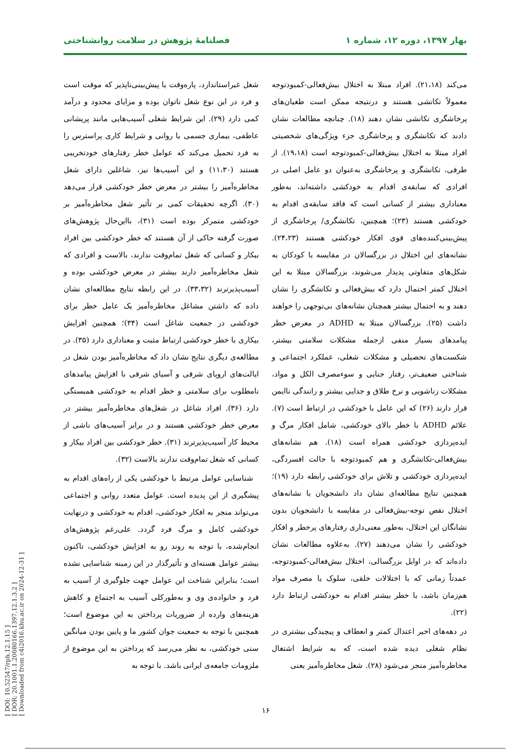[ DOI: 10.52547/rph.12.1.15 ]
[ DOR: 20.1001.1.20080166.1397.12.1.3.2 ]
[ Downloaded from c4i2016.khu.ac.ir on 2024-12-31 ]
بهار ۱۳۹۷، دوره ۱۲، شماره ۱ فصلنامهٔ پژوهش در سلامت روانشناختی
می‌کند (۲۱،۱۸). افراد مبتلا به اختلال بیش‌فعالی-کمبودتوجه معمولاً تکانشی هستند و درنتیجه ممکن است طغیان‌های پرخاشگری تکانشی نشان دهند (۱۸). چنانچه مطالعات نشان دادند که تکانشگری و پرخاشگری جزء ویژگی‌های شخصیتی افراد مبتلا به اختلال بیش‌فعالی-کمبودتوجه است (۱۹،۱۸). از طرفی، تکانشگری و پرخاشگری به‌عنوان دو عامل اصلی در افرادی که سابقه‌ی اقدام به خودکشی داشته‌اند، به‌طور معناداری بیشتر از کسانی است که فاقد سابقه‌ی اقدام به خودکشی هستند (۲۳)؛ همچنین، تکانشگری/ پرخاشگری از پیش‌بینی‌کننده‌های قوی افکار خودکشی هستند (۲۴،۲۳). نشانه‌های این اختلال در بزرگسالان در مقایسه با کودکان به شکل‌های متفاوتی پدیدار می‌شوند، بزرگسالان مبتلا به این اختلال کمتر احتمال دارد که بیش‌فعالی و تکانشگری را نشان دهند و به احتمال بیشتر همچنان نشانه‌های بی‌توجهی را خواهند داشت (۲۵). بزرگسالان مبتلا به ADHD در معرض خطر پیامدهای بسیار منفی ازجمله مشکلات سلامتی بیشتر، شکست‌های تحصیلی و مشکلات شغلی، عملکرد اجتماعی و شناختی ضعیف‌تر، رفتار جنایی و سوءمصرف الکل و مواد، مشکلات زناشویی و نرخ طلاق و جدایی بیشتر و رانندگی ناایمن قرار دارند (۲۶) که این عامل با خودکشی در ارتباط است (۷). علائم ADHD با خطر بالای خودکشی، شامل افکار مرگ و ایده‌پردازی خودکشی همراه است (۱۸). هم نشانه‌های بیش‌فعالی-تکانشگری و هم کمبودتوجه با حالت افسردگی، ایده‌پردازی خودکشی و تلاش برای خودکشی رابطه دارد (۱۹)؛ همچنین نتایج مطالعه‌ای نشان داد دانشجویان با نشانه‌های اختلال نقص توجه-بیش‌فعالی در مقایسه با دانشجویان بدون نشانگان این اختلال، به‌طور معنی‌داری رفتارهای پرخطر و افکار خودکشی را نشان می‌دهند (۲۷). به‌علاوه مطالعات نشان داده‌اند که در اوایل بزرگسالی، اختلال بیش‌فعالی-کمبودتوجه، عمدتاً زمانی که با اختلالات خلقی، سلوک یا مصرف مواد هم‌زمان باشد، با خطر بیشتر اقدام به خودکشی ارتباط دارد (۲۲).
در دهه‌های اخیر اعتدال کمتر و انعطاف و پیچیدگی بیشتری در نظام شغلی دیده شده است، که به شرایط اشتغال مخاطره‌آمیز منجر می‌شود (۲۸). شغل مخاطره‌آمیز یعنی
شغل غیراستاندارد، پاره‌وقت یا پیش‌بینی‌ناپذیر که موقت است و فرد در این نوع شغل ناتوان بوده و مزایای محدود و درآمد کمی دارد (۲۹). این شرایط شغلی آسیب‌هایی مانند پریشانی عاطفی، بیماری جسمی یا روانی و شرایط کاری پراسترس را به فرد تحمیل می‌کند که عوامل خطر رفتارهای خودتخریبی هستند (۱۱،۳۰) و این آسیب‌ها نیز، شاغلین دارای شغل مخاطره‌آمیز را بیشتر در معرض خطر خودکشی قرار می‌دهد (۳۰). اگرچه تحقیقات کمی بر تأثیر شغل مخاطره‌آمیز بر خودکشی متمرکز بوده است (۳۱)، بااین‌حال پژوهش‌های صورت گرفته حاکی از آن هستند که خطر خودکشی بین افراد بیکار و کسانی که شغل تمام‌وقت ندارند، بالاست و افرادی که شغل مخاطره‌آمیز دارند بیشتر در معرض خودکشی بوده و آسیب‌پذیرترند (۳۳،۳۲). در این رابطه نتایج مطالعه‌ای نشان داده که داشتن مشاغل مخاطره‌آمیز یک عامل خطر برای خودکشی در جمعیت شاغل است (۳۴)؛ همچنین افزایش بیکاری با خطر خودکشی ارتباط مثبت و معناداری دارد (۳۵). در مطالعه‌ی دیگری نتایج نشان داد که مخاطره‌آمیز بودن شغل در ایالت‌های اروپای شرقی و آسیای شرقی با افزایش پیامدهای نامطلوب برای سلامتی و خطر اقدام به خودکشی همبستگی دارد (۳۶). افراد شاغل در شغل‌های مخاطره‌آمیز بیشتر در معرض خطر خودکشی هستند و در برابر آسیب‌های ناشی از محیط کار آسیب‌پذیرترند (۳۱). خطر خودکشی بین افراد بیکار و کسانی که شغل تمام‌وقت ندارند بالاست (۳۲).
شناسایی عوامل مرتبط با خودکشی یکی از راه‌های اقدام به پیشگیری از این پدیده است. عوامل متعدد روانی و اجتماعی می‌تواند منجر به افکار خودکشی، اقدام به خودکشی و درنهایت خودکشی کامل و مرگ فرد گردد. علی‌رغم پژوهش‌های انجام‌شده، با توجه به روند رو به افزایش خودکشی، تاکنون بیشتر عوامل هسته‌ای و تأثیرگذار در این زمینه شناسایی نشده است؛ بنابراین شناخت این عوامل جهت جلوگیری از آسیب به فرد و خانواده‌ی وی و به‌طورکلی آسیب به اجتماع و کاهش هزینه‌های وارده از ضروریات پرداختن به این موضوع است؛ همچنین با توجه به جمعیت جوان کشور ما و پایین بودن میانگین سنی خودکشی، به نظر می‌رسد که پرداختن به این موضوع از ملزومات جامعه‌ی ایرانی باشد. با توجه به
۱۶